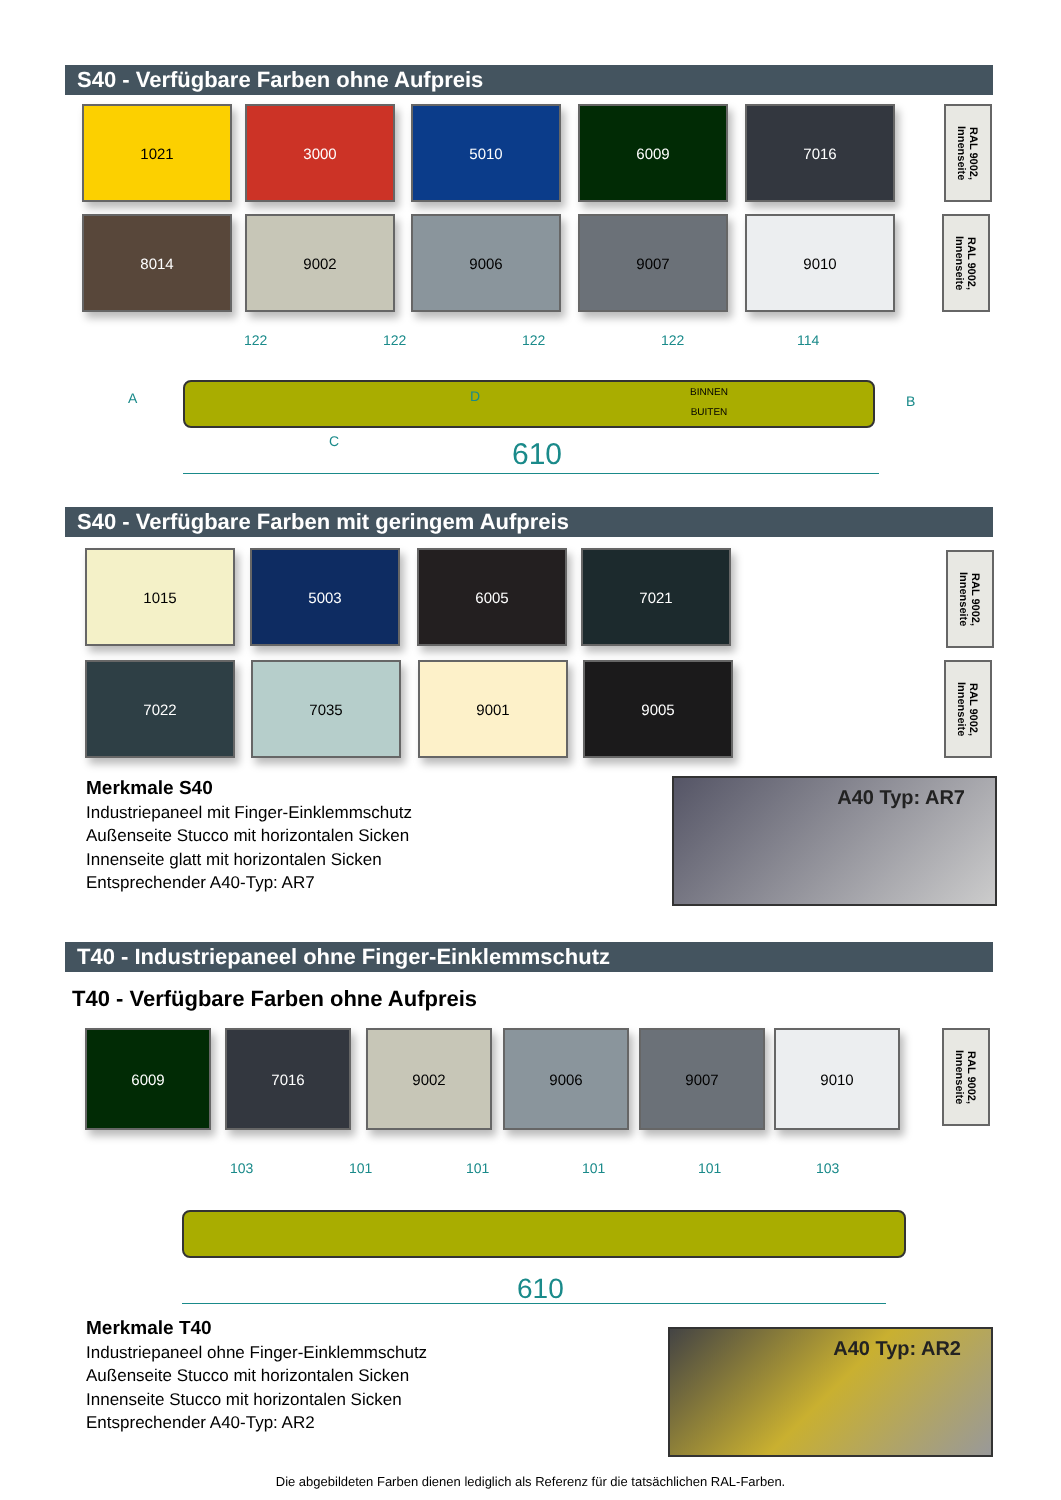S40 - Verfügbare Farben ohne Aufpreis
1021 3000 5010 6009 7016
RAL 9002, Innenseite
8014 9002 9006 9007 9010
RAL 9002, Innenseite
122 122 122 122 114
A B
BINNEN
BUITEN
C
D
610
S40 - Verfügbare Farben mit geringem Aufpreis
1015 5003 6005 7021
RAL 9002, Innenseite
7022 7035 9001 9005
RAL 9002, Innenseite
Merkmale S40
Industriepaneel mit Finger-Einklemmschutz
Außenseite Stucco mit horizontalen Sicken
Innenseite glatt mit horizontalen Sicken
Entsprechender A40-Typ: AR7
A40 Typ: AR7
T40 - Industriepaneel ohne Finger-Einklemmschutz
T40 - Verfügbare Farben ohne Aufpreis
6009 7016 9002 9006 9007 9010
RAL 9002, Innenseite
103 101 101 101 101 103
610
Merkmale T40
Industriepaneel ohne Finger-Einklemmschutz
Außenseite Stucco mit horizontalen Sicken
Innenseite Stucco mit horizontalen Sicken
Entsprechender A40-Typ: AR2
A40 Typ: AR2
Die abgebildeten Farben dienen lediglich als Referenz für die tatsächlichen RAL-Farben.